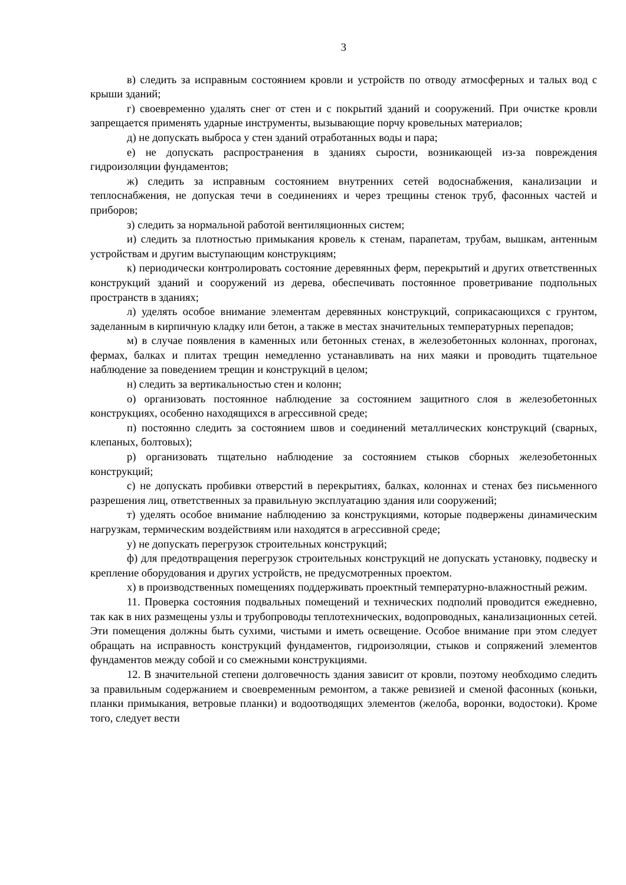3
в) следить за исправным состоянием кровли и устройств по отводу атмосферных и талых вод с крыши зданий;
г) своевременно удалять снег от стен и с покрытий зданий и сооружений. При очистке кровли запрещается применять ударные инструменты, вызывающие порчу кровельных материалов;
д) не допускать выброса у стен зданий отработанных воды и пара;
е) не допускать распространения в зданиях сырости, возникающей из-за повреждения гидроизоляции фундаментов;
ж) следить за исправным состоянием внутренних сетей водоснабжения, канализации и теплоснабжения, не допуская течи в соединениях и через трещины стенок труб, фасонных частей и приборов;
з) следить за нормальной работой вентиляционных систем;
и) следить за плотностью примыкания кровель к стенам, парапетам, трубам, вышкам, антенным устройствам и другим выступающим конструкциям;
к) периодически контролировать состояние деревянных ферм, перекрытий и других ответственных конструкций зданий и сооружений из дерева, обеспечивать постоянное проветривание подпольных пространств в зданиях;
л) уделять особое внимание элементам деревянных конструкций, соприкасающихся с грунтом, заделанным в кирпичную кладку или бетон, а также в местах значительных температурных перепадов;
м) в случае появления в каменных или бетонных стенах, в железобетонных колоннах, прогонах, фермах, балках и плитах трещин немедленно устанавливать на них маяки и проводить тщательное наблюдение за поведением трещин и конструкций в целом;
н) следить за вертикальностью стен и колонн;
о) организовать постоянное наблюдение за состоянием защитного слоя в железобетонных конструкциях, особенно находящихся в агрессивной среде;
п) постоянно следить за состоянием швов и соединений металлических конструкций (сварных, клепаных, болтовых);
р) организовать тщательно наблюдение за состоянием стыков сборных железобетонных конструкций;
с) не допускать пробивки отверстий в перекрытиях, балках, колоннах и стенах без письменного разрешения лиц, ответственных за правильную эксплуатацию здания или сооружений;
т) уделять особое внимание наблюдению за конструкциями, которые подвержены динамическим нагрузкам, термическим воздействиям или находятся в агрессивной среде;
у) не допускать перегрузок строительных конструкций;
ф) для предотвращения перегрузок строительных конструкций не допускать установку, подвеску и крепление оборудования и других устройств, не предусмотренных проектом.
х) в производственных помещениях поддерживать проектный температурно-влажностный режим.
11. Проверка состояния подвальных помещений и технических подполий проводится ежедневно, так как в них размещены узлы и трубопроводы теплотехнических, водопроводных, канализационных сетей. Эти помещения должны быть сухими, чистыми и иметь освещение. Особое внимание при этом следует обращать на исправность конструкций фундаментов, гидроизоляции, стыков и сопряжений элементов фундаментов между собой и со смежными конструкциями.
12. В значительной степени долговечность здания зависит от кровли, поэтому необходимо следить за правильным содержанием и своевременным ремонтом, а также ревизией и сменой фасонных (коньки, планки примыкания, ветровые планки) и водоотводящих элементов (желоба, воронки, водостоки). Кроме того, следует вести